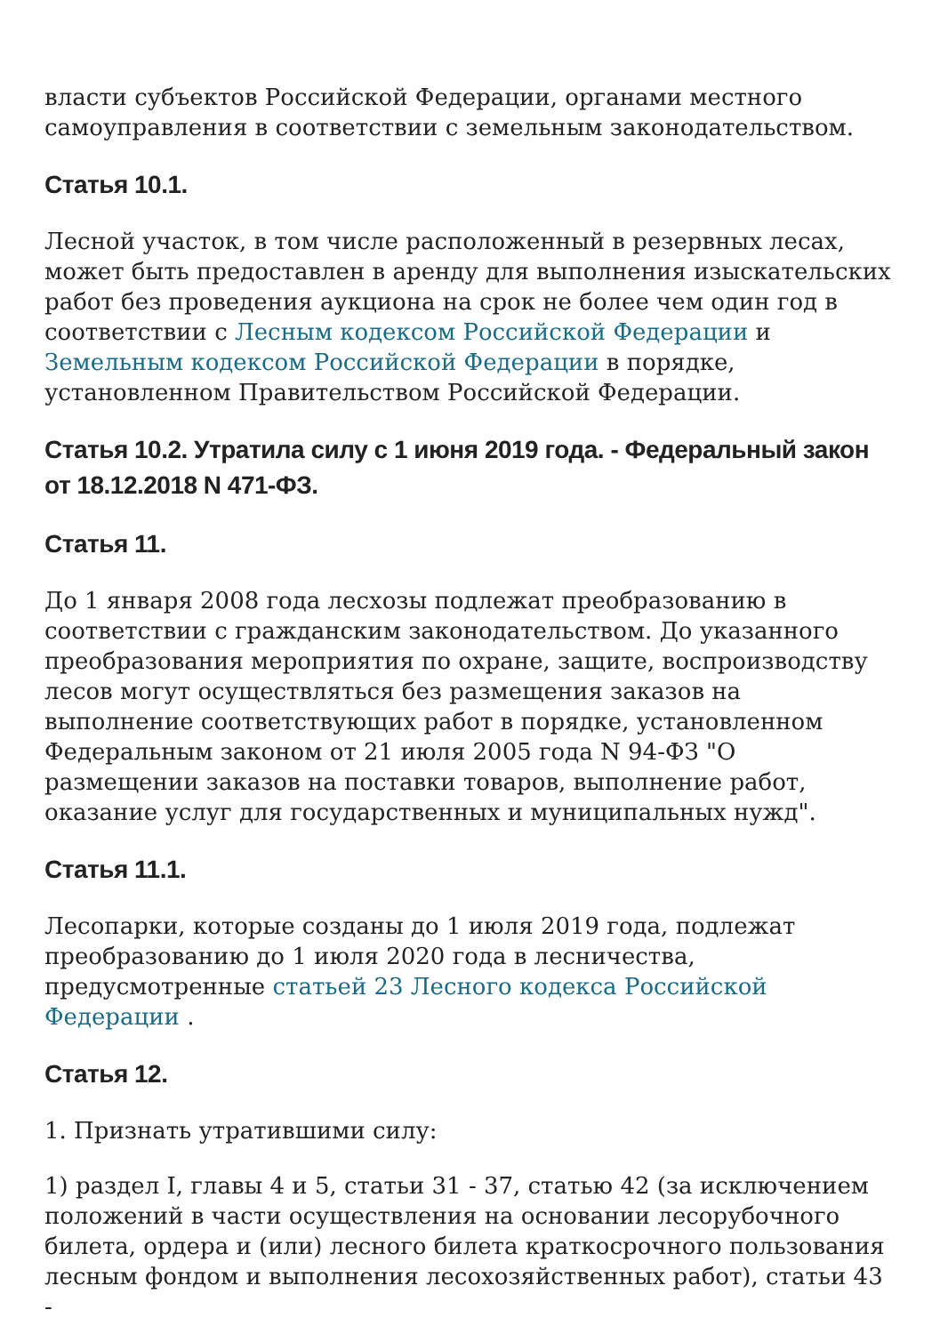власти субъектов Российской Федерации, органами местного самоуправления в соответствии с земельным законодательством.
Статья 10.1.
Лесной участок, в том числе расположенный в резервных лесах, может быть предоставлен в аренду для выполнения изыскательских работ без проведения аукциона на срок не более чем один год в соответствии с Лесным кодексом Российской Федерации и Земельным кодексом Российской Федерации в порядке, установленном Правительством Российской Федерации.
Статья 10.2. Утратила силу с 1 июня 2019 года. - Федеральный закон от 18.12.2018 N 471-ФЗ.
Статья 11.
До 1 января 2008 года лесхозы подлежат преобразованию в соответствии с гражданским законодательством. До указанного преобразования мероприятия по охране, защите, воспроизводству лесов могут осуществляться без размещения заказов на выполнение соответствующих работ в порядке, установленном Федеральным законом от 21 июля 2005 года N 94-ФЗ "О размещении заказов на поставки товаров, выполнение работ, оказание услуг для государственных и муниципальных нужд".
Статья 11.1.
Лесопарки, которые созданы до 1 июля 2019 года, подлежат преобразованию до 1 июля 2020 года в лесничества, предусмотренные статьей 23 Лесного кодекса Российской Федерации .
Статья 12.
1. Признать утратившими силу:
1) раздел I, главы 4 и 5, статьи 31 - 37, статью 42 (за исключением положений в части осуществления на основании лесорубочного билета, ордера и (или) лесного билета краткосрочного пользования лесным фондом и выполнения лесохозяйственных работ), статьи 43 -